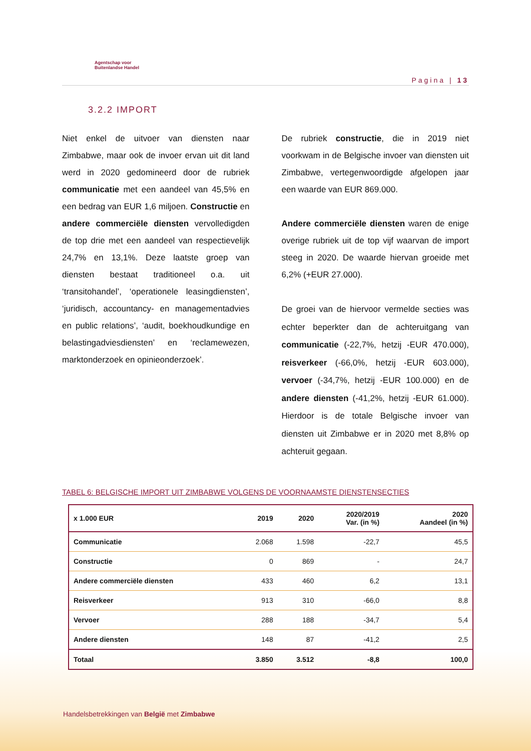Agentschap voor
Buitenlandse Handel
Pagina | 13
3.2.2 IMPORT
Niet enkel de uitvoer van diensten naar Zimbabwe, maar ook de invoer ervan uit dit land werd in 2020 gedomineerd door de rubriek communicatie met een aandeel van 45,5% en een bedrag van EUR 1,6 miljoen. Constructie en andere commerciële diensten vervolledigden de top drie met een aandeel van respectievelijk 24,7% en 13,1%. Deze laatste groep van diensten bestaat traditioneel o.a. uit ‘transitohandel’, ‘operationele leasingdiensten’, ‘juridisch, accountancy- en managementadvies en public relations’, ‘audit, boekhoudkundige en belastingadviesdiensten’ en ‘reclamewezen, marktonderzoek en opinieonderzoek’.
De rubriek constructie, die in 2019 niet voorkwam in de Belgische invoer van diensten uit Zimbabwe, vertegenwoordigde afgelopen jaar een waarde van EUR 869.000.
Andere commerciële diensten waren de enige overige rubriek uit de top vijf waarvan de import steeg in 2020. De waarde hiervan groeide met 6,2% (+EUR 27.000).
De groei van de hiervoor vermelde secties was echter beperkter dan de achteruitgang van communicatie (-22,7%, hetzij -EUR 470.000), reisverkeer (-66,0%, hetzij -EUR 603.000), vervoer (-34,7%, hetzij -EUR 100.000) en de andere diensten (-41,2%, hetzij -EUR 61.000). Hierdoor is de totale Belgische invoer van diensten uit Zimbabwe er in 2020 met 8,8% op achteruit gegaan.
TABEL 6: BELGISCHE IMPORT UIT ZIMBABWE VOLGENS DE VOORNAAMSTE DIENSTENSECTIES
| x 1.000 EUR | 2019 | 2020 | 2020/2019 Var. (in %) | 2020 Aandeel (in %) |
| --- | --- | --- | --- | --- |
| Communicatie | 2.068 | 1.598 | -22,7 | 45,5 |
| Constructie | 0 | 869 | - | 24,7 |
| Andere commerciële diensten | 433 | 460 | 6,2 | 13,1 |
| Reisverkeer | 913 | 310 | -66,0 | 8,8 |
| Vervoer | 288 | 188 | -34,7 | 5,4 |
| Andere diensten | 148 | 87 | -41,2 | 2,5 |
| Totaal | 3.850 | 3.512 | -8,8 | 100,0 |
Handelsbetrekkingen van België met Zimbabwe